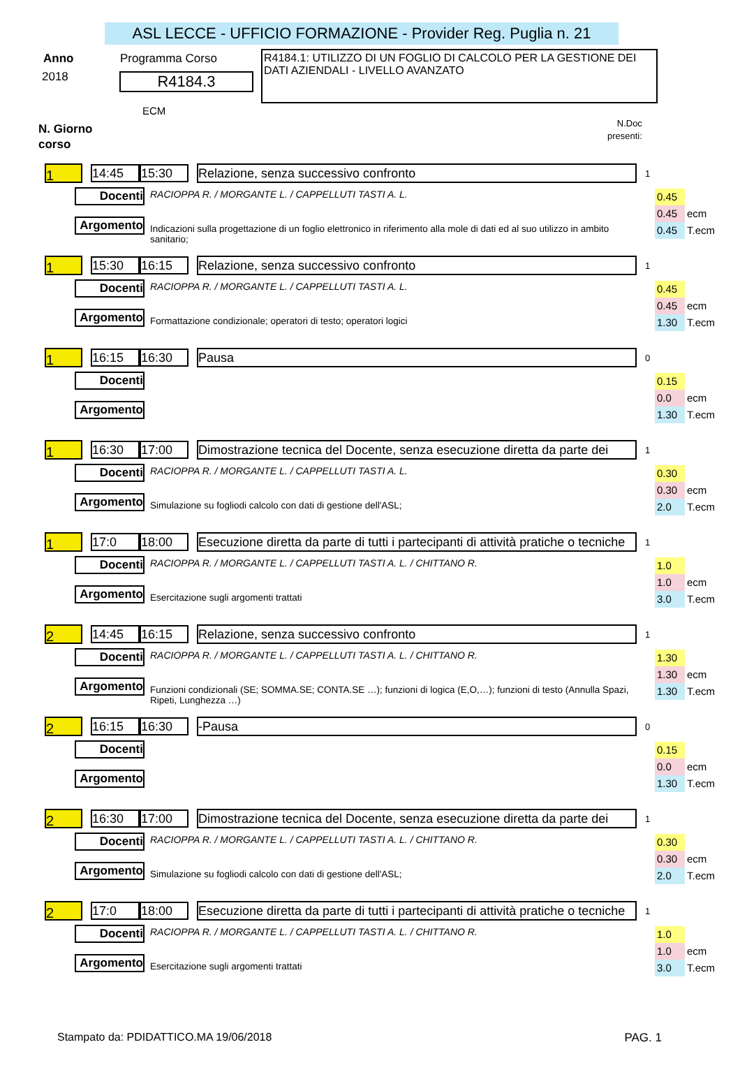ASL LECCE - UFFICIO FORMAZIONE - Provider Reg. Puglia n. 21
Anno
2018
Programma Corso
R4184.3
ECM
R4184.1: UTILIZZO DI UN FOGLIO DI CALCOLO PER LA GESTIONE DEI DATI AZIENDALI - LIVELLO AVANZATO
N. Giorno
corso
N.Doc
presenti:
1
14:45 15:30
Relazione, senza successivo confronto
1
Docenti
RACIOPPA R. / MORGANTE L. / CAPPELLUTI TASTI A. L.
Argomento
Indicazioni sulla progettazione di un foglio elettronico in riferimento alla mole di dati ed al suo utilizzo in ambito sanitario;
0.45
0.45 ecm
0.45 T.ecm
1
15:30 16:15
Relazione, senza successivo confronto
1
Docenti
RACIOPPA R. / MORGANTE L. / CAPPELLUTI TASTI A. L.
Argomento Formattazione condizionale; operatori di testo; operatori logici
0.45
0.45 ecm
1.30 T.ecm
1
16:15 16:30
Pausa
0
Docenti
Argomento
0.15
0.0 ecm
1.30 T.ecm
1
16:30 17:00
Dimostrazione tecnica del Docente, senza esecuzione diretta da parte dei
1
Docenti
RACIOPPA R. / MORGANTE L. / CAPPELLUTI TASTI A. L.
Argomento Simulazione su fogliodi calcolo con dati di gestione dell'ASL;
0.30
0.30 ecm
2.0 T.ecm
1
17:0 18:00
Esecuzione diretta da parte di tutti i partecipanti di attività pratiche o tecniche
1
Docenti
RACIOPPA R. / MORGANTE L. / CAPPELLUTI TASTI A. L. / CHITTANO R.
Argomento Esercitazione sugli argomenti trattati
1.0
1.0 ecm
3.0 T.ecm
2
14:45 16:15
Relazione, senza successivo confronto
1
Docenti
RACIOPPA R. / MORGANTE L. / CAPPELLUTI TASTI A. L. / CHITTANO R.
Argomento
Funzioni condizionali (SE; SOMMA.SE; CONTA.SE …); funzioni di logica (E,O,…); funzioni di testo (Annulla Spazi, Ripeti, Lunghezza …)
1.30
1.30 ecm
1.30 T.ecm
2
16:15 16:30
-Pausa
0
Docenti
Argomento
0.15
0.0 ecm
1.30 T.ecm
2
16:30 17:00
Dimostrazione tecnica del Docente, senza esecuzione diretta da parte dei
1
Docenti
RACIOPPA R. / MORGANTE L. / CAPPELLUTI TASTI A. L. / CHITTANO R.
Argomento Simulazione su fogliodi calcolo con dati di gestione dell'ASL;
0.30
0.30 ecm
2.0 T.ecm
2
17:0 18:00
Esecuzione diretta da parte di tutti i partecipanti di attività pratiche o tecniche
1
Docenti
RACIOPPA R. / MORGANTE L. / CAPPELLUTI TASTI A. L. / CHITTANO R.
Argomento Esercitazione sugli argomenti trattati
1.0
1.0 ecm
3.0 T.ecm
Stampato da: PDIDATTICO.MA 19/06/2018 PAG. 1